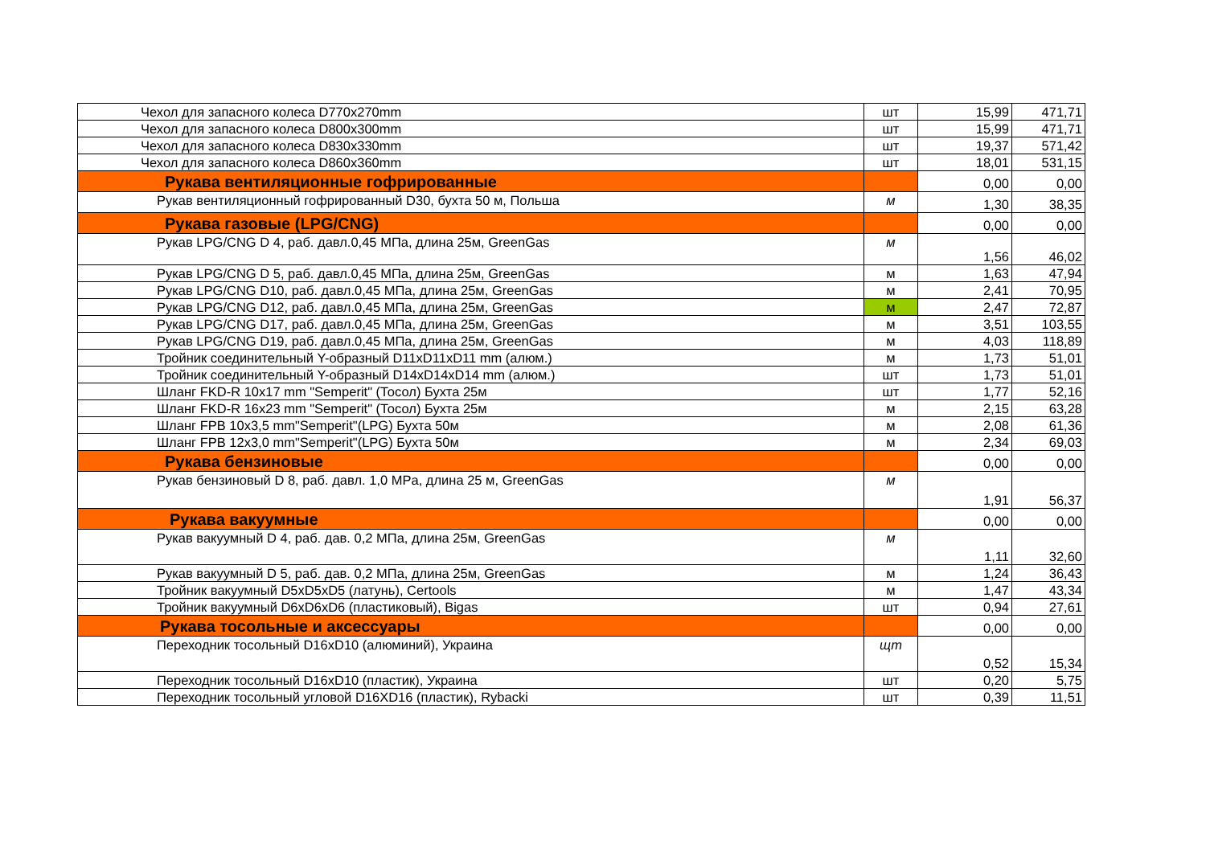| Чехол для запасного колеса D770x270mm | шт | 15,99 | 471,71 |
| Чехол для запасного колеса D800x300mm | шт | 15,99 | 471,71 |
| Чехол для запасного колеса D830x330mm | шт | 19,37 | 571,42 |
| Чехол для запасного колеса D860x360mm | шт | 18,01 | 531,15 |
| Рукава вентиляционные гофрированные | | 0,00 | 0,00 |
| Рукав вентиляционный гофрированный D30, бухта 50 м, Польша | м | 1,30 | 38,35 |
| Рукава газовые (LPG/CNG) | | 0,00 | 0,00 |
| Рукав LPG/CNG D 4, раб. давл.0,45 МПа, длина 25м, GreenGas | м | 1,56 | 46,02 |
| Рукав LPG/CNG D 5, раб. давл.0,45 МПа, длина 25м, GreenGas | м | 1,63 | 47,94 |
| Рукав LPG/CNG D10, раб. давл.0,45 МПа, длина 25м, GreenGas | м | 2,41 | 70,95 |
| Рукав LPG/CNG D12, раб. давл.0,45 МПа, длина 25м, GreenGas | м | 2,47 | 72,87 |
| Рукав LPG/CNG D17, раб. давл.0,45 МПа, длина 25м, GreenGas | м | 3,51 | 103,55 |
| Рукав LPG/CNG D19, раб. давл.0,45 МПа, длина 25м, GreenGas | м | 4,03 | 118,89 |
| Тройник соединительный Y-образный D11xD11xD11 mm (алюм.) | м | 1,73 | 51,01 |
| Тройник соединительный Y-образный D14xD14xD14 mm (алюм.) | шт | 1,73 | 51,01 |
| Шланг FKD-R 10x17 mm "Semperit" (Тосол) Бухта 25м | шт | 1,77 | 52,16 |
| Шланг FKD-R 16x23 mm "Semperit" (Тосол) Бухта 25м | м | 2,15 | 63,28 |
| Шланг FPB 10x3,5 mm"Semperit"(LPG) Бухта 50м | м | 2,08 | 61,36 |
| Шланг FPB 12x3,0 mm"Semperit"(LPG) Бухта 50м | м | 2,34 | 69,03 |
| Рукава бензиновые | | 0,00 | 0,00 |
| Рукав бензиновый D 8, раб. давл. 1,0 MPa, длина 25 м, GreenGas | м | 1,91 | 56,37 |
| Рукава вакуумные | | 0,00 | 0,00 |
| Рукав вакуумный D 4, раб. дав. 0,2 МПа, длина 25м, GreenGas | м | 1,11 | 32,60 |
| Рукав вакуумный D 5, раб. дав. 0,2 МПа, длина 25м, GreenGas | м | 1,24 | 36,43 |
| Тройник вакуумный D5xD5xD5 (латунь), Certools | м | 1,47 | 43,34 |
| Тройник вакуумный D6xD6xD6 (пластиковый), Bigas | шт | 0,94 | 27,61 |
| Рукава тосольные и аксессуары | | 0,00 | 0,00 |
| Переходник тосольный D16xD10 (алюминий), Украина | щт | 0,52 | 15,34 |
| Переходник тосольный D16xD10 (пластик), Украина | шт | 0,20 | 5,75 |
| Переходник тосольный угловой D16XD16 (пластик), Rybacki | шт | 0,39 | 11,51 |